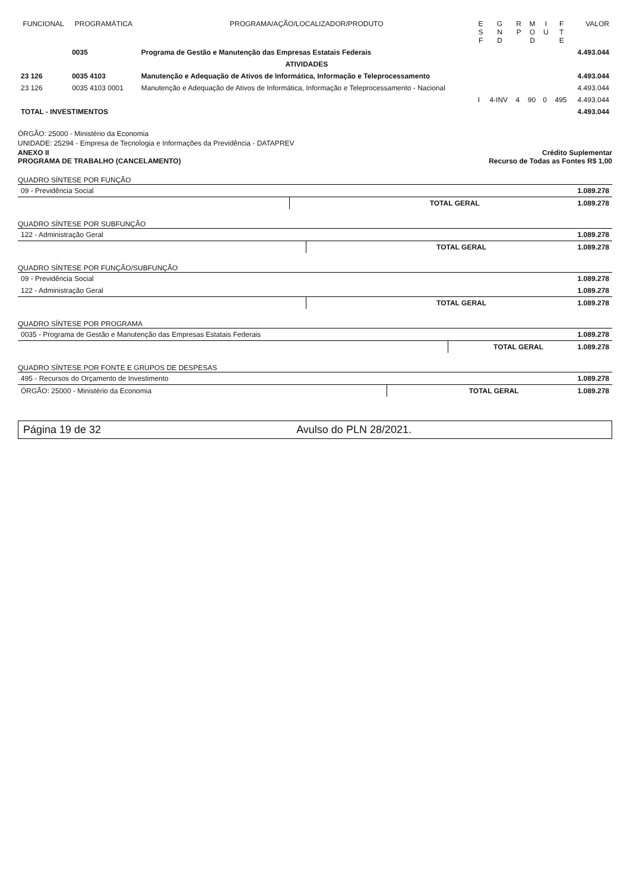| FUNCIONAL | PROGRAMÁTICA | PROGRAMA/AÇÃO/LOCALIZADOR/PRODUTO | E S F | G N D | R P | M O D | I U | F T E | VALOR |
| --- | --- | --- | --- | --- | --- | --- | --- | --- | --- |
| | 0035 | Programa de Gestão e Manutenção das Empresas Estatais Federais | | | | | | | 4.493.044 |
| | | ATIVIDADES | | | | | | | |
| 23 126 | 0035 4103 | Manutenção e Adequação de Ativos de Informática, Informação e Teleprocessamento | | | | | | | 4.493.044 |
| 23 126 | 0035 4103 0001 | Manutenção e Adequação de Ativos de Informática, Informação e Teleprocessamento - Nacional | | | | | | | 4.493.044 |
| | | | I | 4-INV | 4 | 90 | 0 | 495 | 4.493.044 |
| TOTAL - INVESTIMENTOS | | | | | | | | | 4.493.044 |
ÓRGÃO: 25000 - Ministério da Economia
UNIDADE: 25294 - Empresa de Tecnologia e Informações da Previdência - DATAPREV
ANEXO II Crédito Suplementar
PROGRAMA DE TRABALHO (CANCELAMENTO) Recurso de Todas as Fontes R$ 1,00
QUADRO SÍNTESE POR FUNÇÃO
| 09 - Previdência Social | | 1.089.278 |
| | TOTAL GERAL | 1.089.278 |
QUADRO SÍNTESE POR SUBFUNÇÃO
| 122 - Administração Geral | | 1.089.278 |
| | TOTAL GERAL | 1.089.278 |
QUADRO SÍNTESE POR FUNÇÃO/SUBFUNÇÃO
| 09 - Previdência Social | | 1.089.278 |
| 122 - Administração Geral | | 1.089.278 |
| | TOTAL GERAL | 1.089.278 |
QUADRO SÍNTESE POR PROGRAMA
| 0035 - Programa de Gestão e Manutenção das Empresas Estatais Federais | | 1.089.278 |
| | TOTAL GERAL | 1.089.278 |
QUADRO SÍNTESE POR FONTE E GRUPOS DE DESPESAS
| 495 - Recursos do Orçamento de Investimento | | 1.089.278 |
| ÓRGÃO: 25000 - Ministério da Economia | TOTAL GERAL | 1.089.278 |
Página 19 de 32 Avulso do PLN 28/2021.